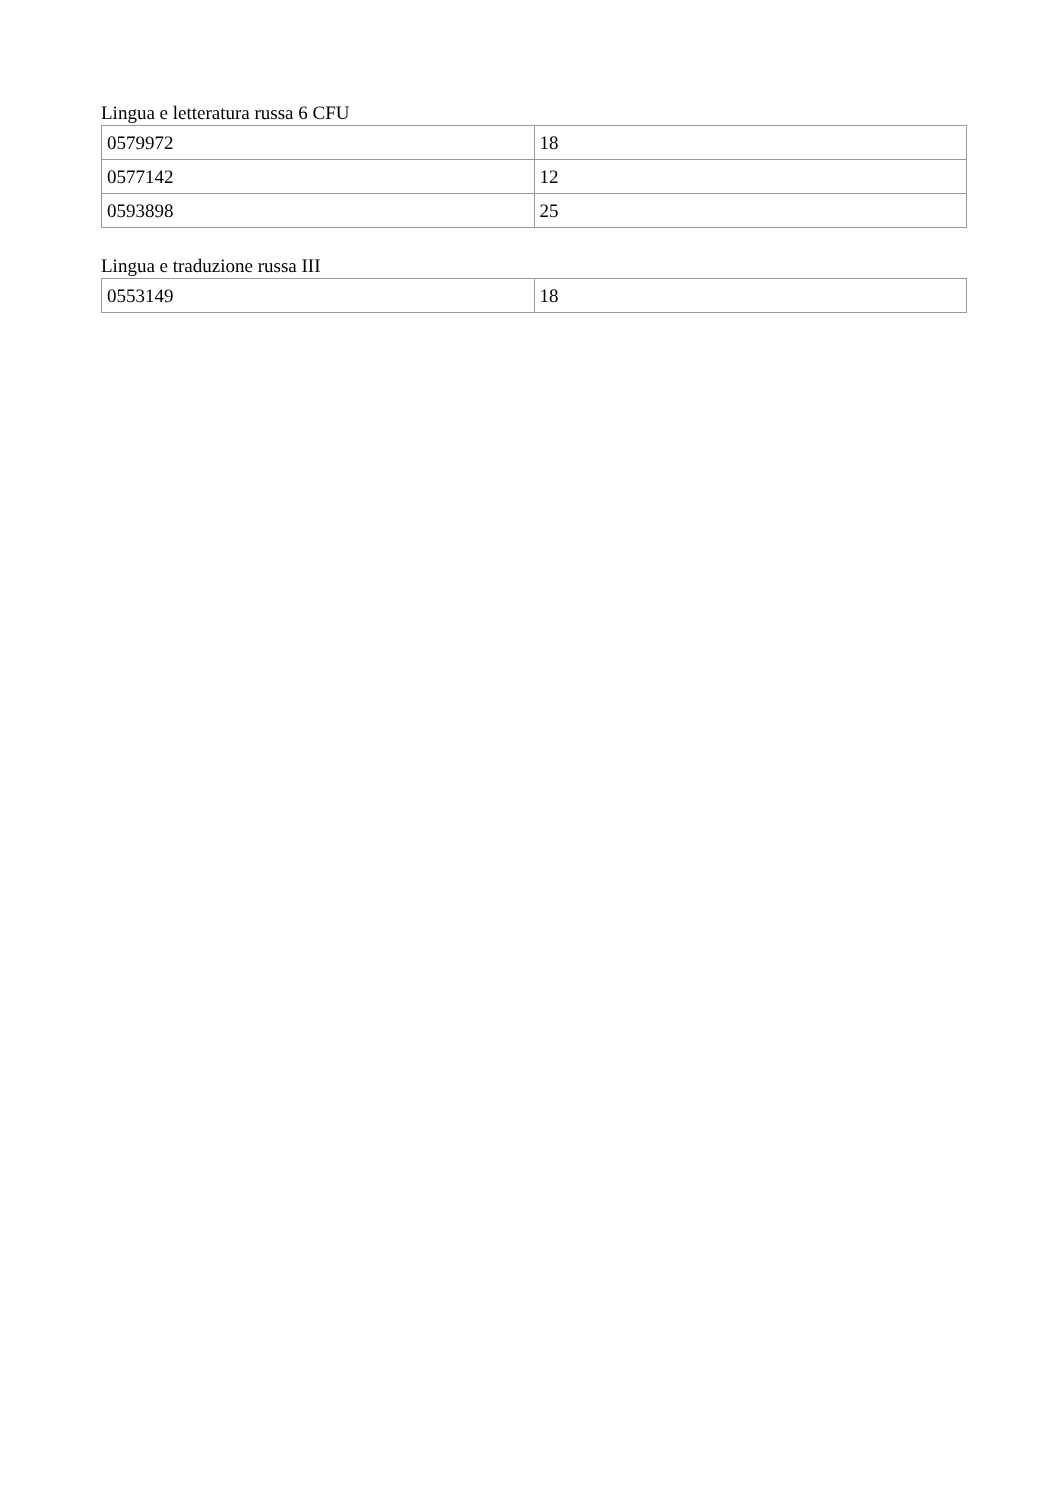Lingua e letteratura russa 6 CFU
| 0579972 | 18 |
| 0577142 | 12 |
| 0593898 | 25 |
Lingua e traduzione russa III
| 0553149 | 18 |